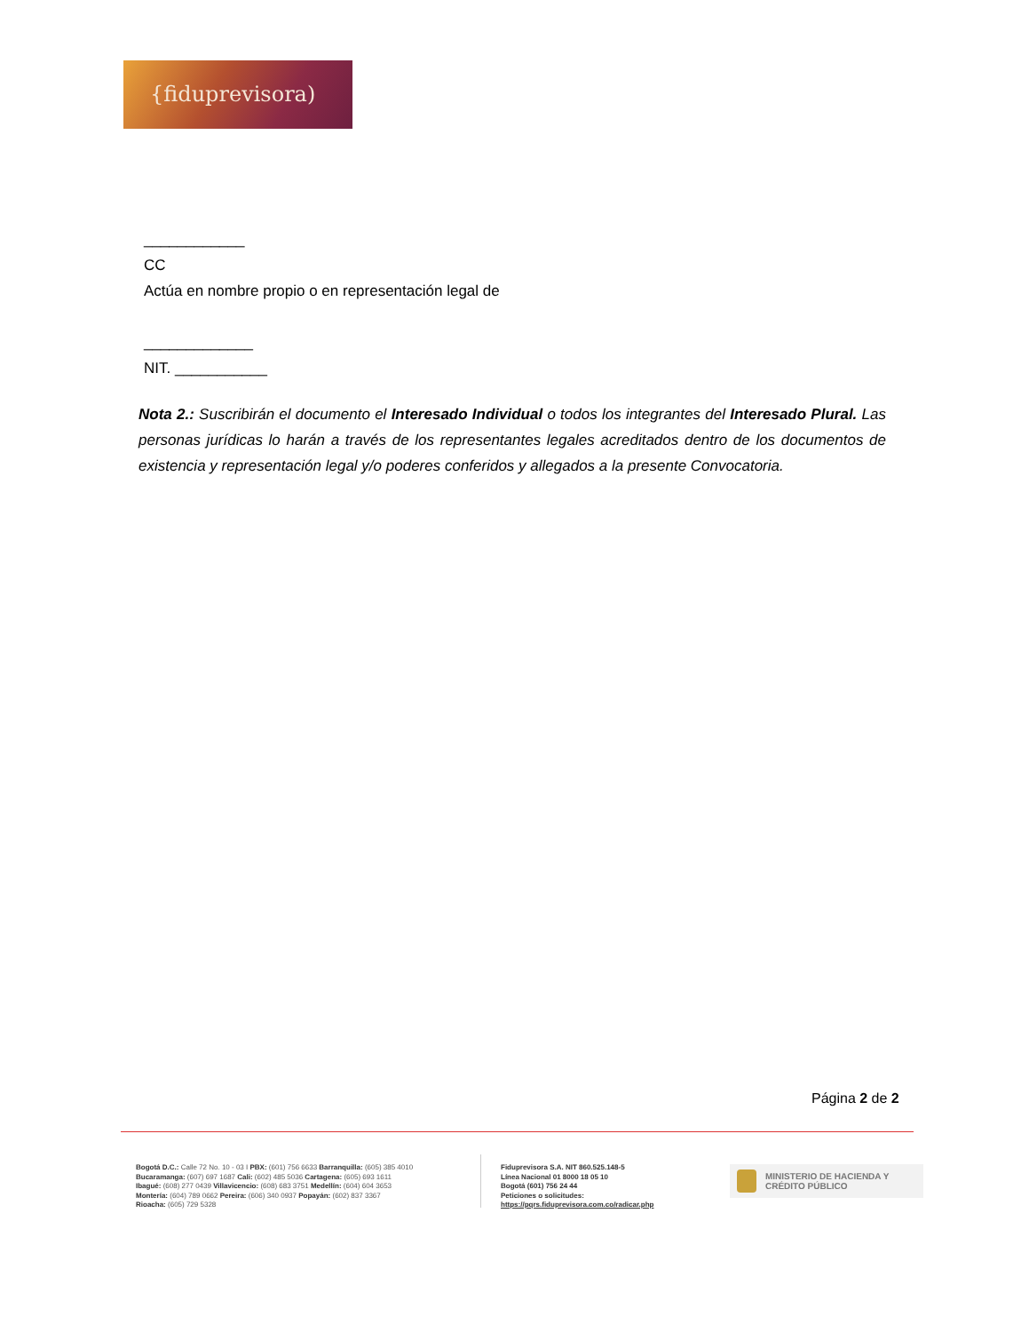{fiduprevisora)
____________
CC
Actúa en nombre propio o en representación legal de
_____________
NIT. ___________
Nota 2.: Suscribirán el documento el Interesado Individual o todos los integrantes del Interesado Plural. Las personas jurídicas lo harán a través de los representantes legales acreditados dentro de los documentos de existencia y representación legal y/o poderes conferidos y allegados a la presente Convocatoria.
Página 2 de 2
Bogotá D.C.: Calle 72 No. 10 - 03 I PBX: (601) 756 6633 Barranquilla: (605) 385 4010
Bucaramanga: (607) 697 1687 Cali: (602) 485 5036 Cartagena: (605) 693 1611
Ibagué: (608) 277 0439 Villavicencio: (608) 683 3751 Medellín: (604) 604 3653
Montería: (604) 789 0662 Pereira: (606) 340 0937 Popayán: (602) 837 3367
Rioacha: (605) 729 5328
Fiduprevisora S.A. NIT 860.525.148-5
Línea Nacional 01 8000 18 05 10
Bogotá (601) 756 24 44
Peticiones o solicitudes:
https://pqrs.fiduprevisora.com.co/radicar.php
MINISTERIO DE HACIENDA Y
CRÉDITO PÚBLICO